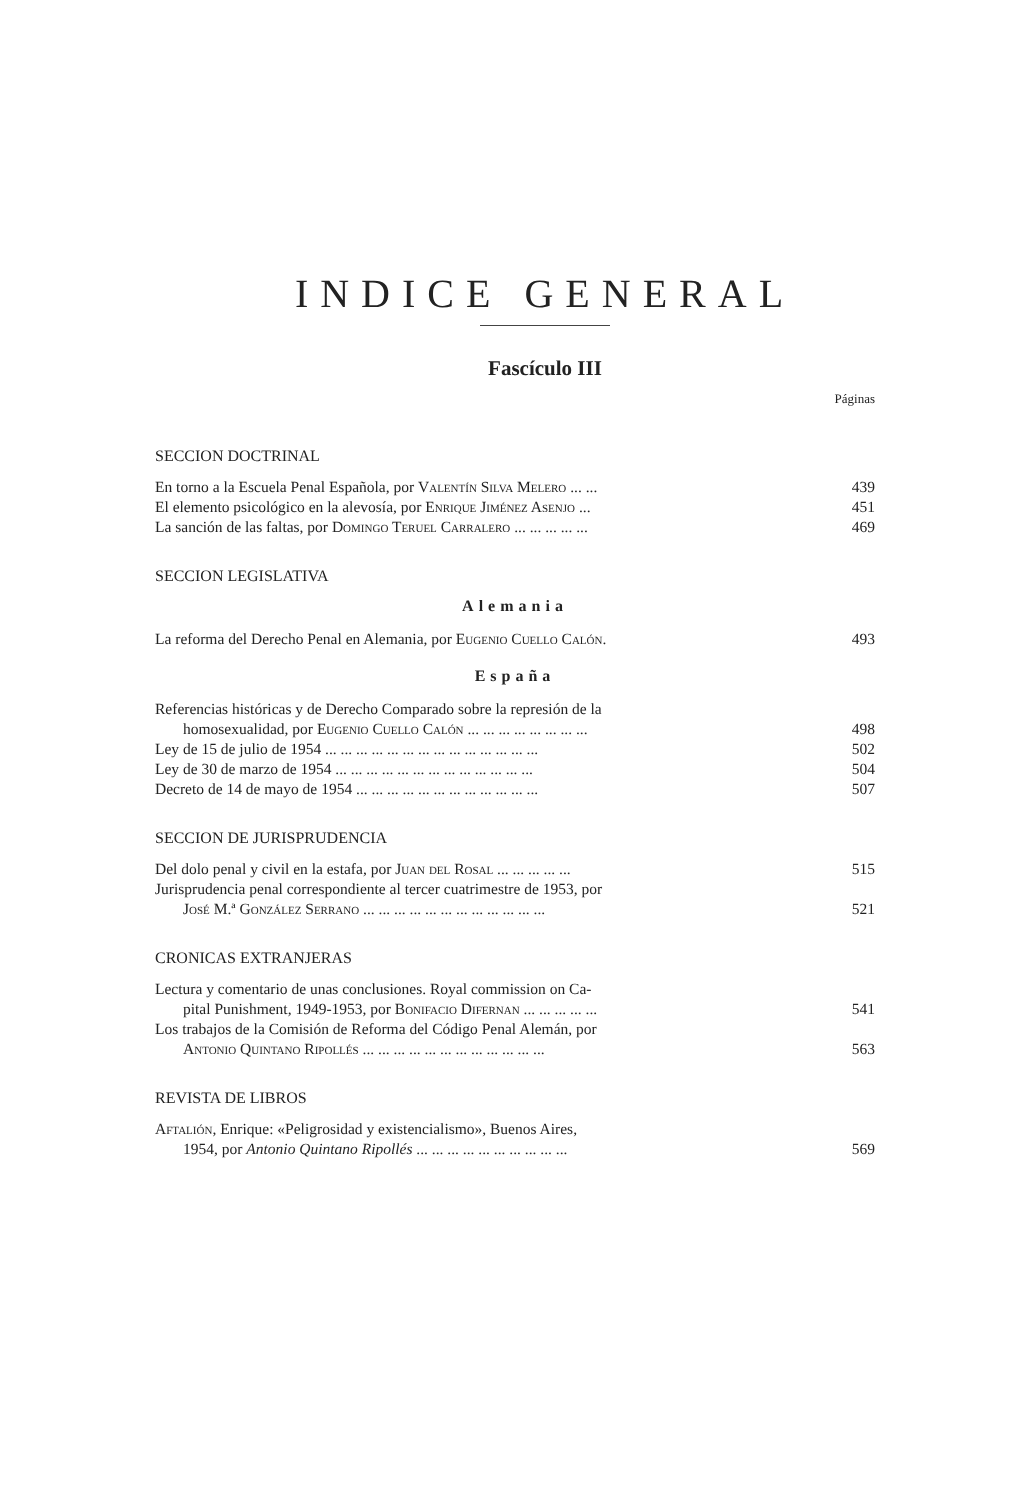INDICE GENERAL
Fascículo III
Páginas
SECCION DOCTRINAL
En torno a la Escuela Penal Española, por Valentín Silva Melero ... ... 439
El elemento psicológico en la alevosía, por Enrique Jiménez Asenjo ... 451
La sanción de las faltas, por Domingo Teruel Carralero ... ... ... ... ... 469
SECCION LEGISLATIVA
Alemania
La reforma del Derecho Penal en Alemania, por Eugenio Cuello Calón. 493
España
Referencias históricas y de Derecho Comparado sobre la represión de la
homosexualidad, por Eugenio Cuello Calón ... ... ... ... ... ... ... ... 498
Ley de 15 de julio de 1954 ... ... ... ... ... ... ... ... ... ... ... ... ... ... 502
Ley de 30 de marzo de 1954 ... ... ... ... ... ... ... ... ... ... ... ... ... 504
Decreto de 14 de mayo de 1954 ... ... ... ... ... ... ... ... ... ... ... ... 507
SECCION DE JURISPRUDENCIA
Del dolo penal y civil en la estafa, por Juan del Rosal ... ... ... ... ... 515
Jurisprudencia penal correspondiente al tercer cuatrimestre de 1953, por
José M.ª González Serrano ... ... ... ... ... ... ... ... ... ... ... ... 521
CRONICAS EXTRANJERAS
Lectura y comentario de unas conclusiones. Royal commission on Ca-
pital Punishment, 1949-1953, por Bonifacio Difernan ... ... ... ... ... 541
Los trabajos de la Comisión de Reforma del Código Penal Alemán, por
Antonio Quintano Ripollés ... ... ... ... ... ... ... ... ... ... ... ... 563
REVISTA DE LIBROS
Aftalión, Enrique: «Peligrosidad y existencialismo», Buenos Aires,
1954, por Antonio Quintano Ripollés ... ... ... ... ... ... ... ... ... ... 569